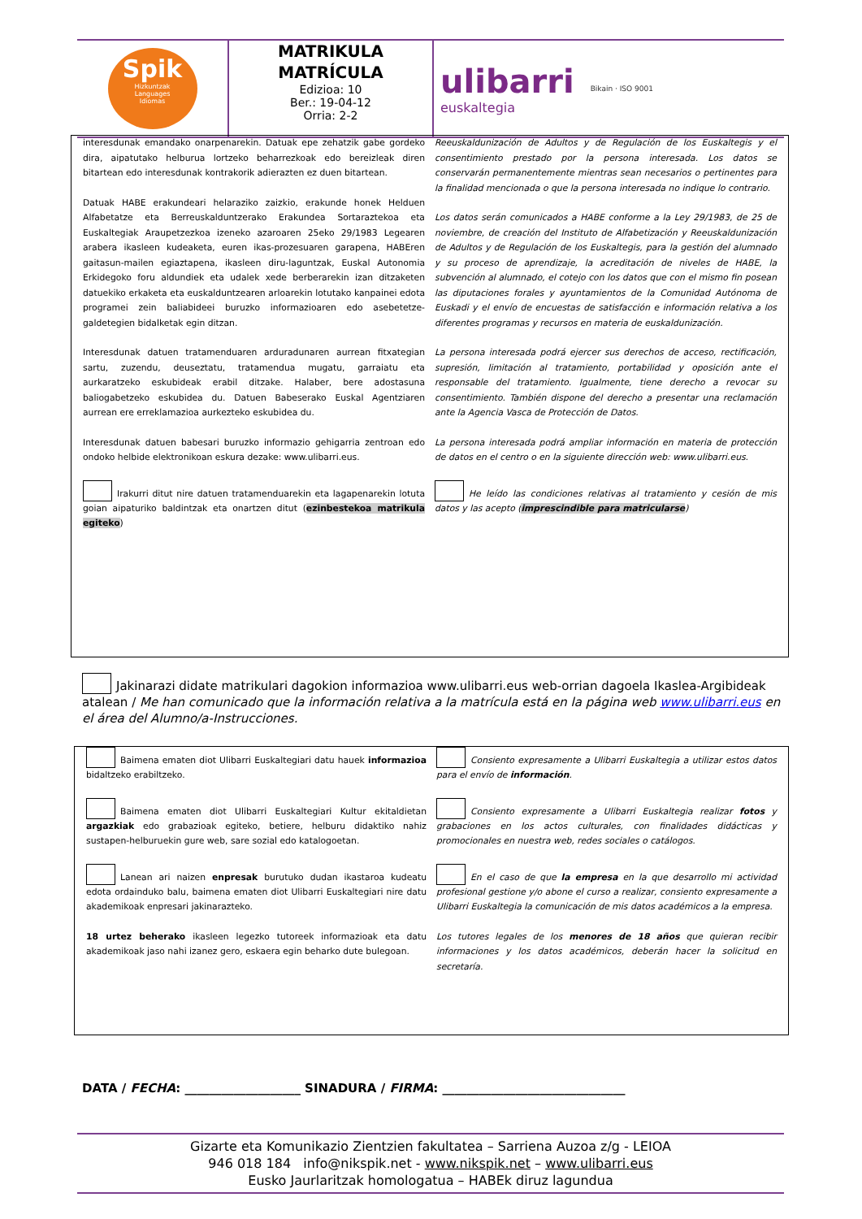Spik
Hizkuntzak
Languages
Idiomas
MATRIKULA
MATRÍCULA
Edizioa: 10
Ber.: 19-04-12
Orria: 2-2
ulibarri
euskaltegia
Bikain · ISO 9001
interesdunak emandako onarpenarekin. Datuak epe zehatzik gabe gordeko dira, aipatutako helburua lortzeko beharrezkoak edo bereizleak diren bitartean edo interesdunak kontrakorik adierazten ez duen bitartean.
Datuak HABE erakundeari helaraziko zaizkio, erakunde honek Helduen Alfabetatze eta Berreuskalduntzerako Erakundea Sortaraztekoa eta Euskaltegiak Araupetzezkoa izeneko azaroaren 25eko 29/1983 Legearen arabera ikasleen kudeaketa, euren ikas-prozesuaren garapena, HABEren gaitasun-mailen egiaztapena, ikasleen diru-laguntzak, Euskal Autonomia Erkidegoko foru aldundiek eta udalek xede berberarekin izan ditzaketen datuekiko erkaketa eta euskalduntzearen arloarekin lotutako kanpainei edota programei zein baliabideei buruzko informazioaren edo asebetetze-galdetegien bidalketak egin ditzan.
Interesdunak datuen tratamenduaren arduradunaren aurrean fitxategian sartu, zuzendu, deuseztatu, tratamendua mugatu, garraiatu eta aurkaratzeko eskubideak erabil ditzake. Halaber, bere adostasuna baliogabetzeko eskubidea du. Datuen Babeserako Euskal Agentziaren aurrean ere erreklamazioa aurkezteko eskubidea du.
Interesdunak datuen babesari buruzko informazio gehigarria zentroan edo ondoko helbide elektronikoan eskura dezake: www.ulibarri.eus.
Irakurri ditut nire datuen tratamenduarekin eta lagapenarekin lotuta goian aipaturiko baldintzak eta onartzen ditut (ezinbestekoa matrikula egiteko)
Reeuskaldunización de Adultos y de Regulación de los Euskaltegis y el consentimiento prestado por la persona interesada. Los datos se conservarán permanentemente mientras sean necesarios o pertinentes para la finalidad mencionada o que la persona interesada no indique lo contrario.
Los datos serán comunicados a HABE conforme a la Ley 29/1983, de 25 de noviembre, de creación del Instituto de Alfabetización y Reeuskaldunización de Adultos y de Regulación de los Euskaltegis, para la gestión del alumnado y su proceso de aprendizaje, la acreditación de niveles de HABE, la subvención al alumnado, el cotejo con los datos que con el mismo fin posean las diputaciones forales y ayuntamientos de la Comunidad Autónoma de Euskadi y el envío de encuestas de satisfacción e información relativa a los diferentes programas y recursos en materia de euskaldunización.
La persona interesada podrá ejercer sus derechos de acceso, rectificación, supresión, limitación al tratamiento, portabilidad y oposición ante el responsable del tratamiento. Igualmente, tiene derecho a revocar su consentimiento. También dispone del derecho a presentar una reclamación ante la Agencia Vasca de Protección de Datos.
La persona interesada podrá ampliar información en materia de protección de datos en el centro o en la siguiente dirección web: www.ulibarri.eus.
He leído las condiciones relativas al tratamiento y cesión de mis datos y las acepto (imprescindible para matricularse)
Jakinarazi didate matrikulari dagokion informazioa www.ulibarri.eus web-orrian dagoela Ikaslea-Argibideak atalean / Me han comunicado que la información relativa a la matrícula está en la página web www.ulibarri.eus en el área del Alumno/a-Instrucciones.
Baimena ematen diot Ulibarri Euskaltegiari datu hauek informazioa bidaltzeko erabiltzeko.
Baimena ematen diot Ulibarri Euskaltegiari Kultur ekitaldietan argazkiak edo grabazioak egiteko, betiere, helburu didaktiko nahiz sustapen-helburuekin gure web, sare sozial edo katalogoetan.
Lanean ari naizen enpresak burutuko dudan ikastaroa kudeatu edota ordainduko balu, baimena ematen diot Ulibarri Euskaltegiari nire datu akademikoak enpresari jakinarazteko.
18 urtez beherako ikasleen legezko tutoreek informazioak eta datu akademikoak jaso nahi izanez gero, eskaera egin beharko dute bulegoan.
Consiento expresamente a Ulibarri Euskaltegia a utilizar estos datos para el envío de información.
Consiento expresamente a Ulibarri Euskaltegia realizar fotos y grabaciones en los actos culturales, con finalidades didácticas y promocionales en nuestra web, redes sociales o catálogos.
En el caso de que la empresa en la que desarrollo mi actividad profesional gestione y/o abone el curso a realizar, consiento expresamente a Ulibarri Euskaltegia la comunicación de mis datos académicos a la empresa.
Los tutores legales de los menores de 18 años que quieran recibir informaciones y los datos académicos, deberán hacer la solicitud en secretaría.
DATA / FECHA: ___________________ SINADURA / FIRMA: ______________________________
Gizarte eta Komunikazio Zientzien fakultatea – Sarriena Auzoa z/g - LEIOA
946 018 184 info@nikspik.net - www.nikspik.net – www.ulibarri.eus
Eusko Jaurlaritzak homologatua – HABEk diruz lagundua